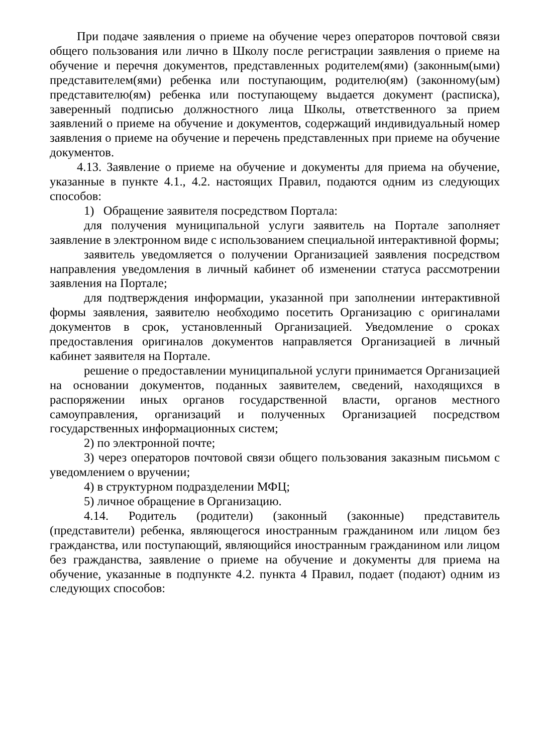При подаче заявления о приеме на обучение через операторов почтовой связи общего пользования или лично в Школу после регистрации заявления о приеме на обучение и перечня документов, представленных родителем(ями) (законным(ыми) представителем(ями) ребенка или поступающим, родителю(ям) (законному(ым) представителю(ям) ребенка или поступающему выдается документ (расписка), заверенный подписью должностного лица Школы, ответственного за прием заявлений о приеме на обучение и документов, содержащий индивидуальный номер заявления о приеме на обучение и перечень представленных при приеме на обучение документов.
4.13. Заявление о приеме на обучение и документы для приема на обучение, указанные в пункте 4.1., 4.2. настоящих Правил, подаются одним из следующих способов:
1) Обращение заявителя посредством Портала:
для получения муниципальной услуги заявитель на Портале заполняет заявление в электронном виде с использованием специальной интерактивной формы;
заявитель уведомляется о получении Организацией заявления посредством направления уведомления в личный кабинет об изменении статуса рассмотрении заявления на Портале;
для подтверждения информации, указанной при заполнении интерактивной формы заявления, заявителю необходимо посетить Организацию с оригиналами документов в срок, установленный Организацией. Уведомление о сроках предоставления оригиналов документов направляется Организацией в личный кабинет заявителя на Портале.
решение о предоставлении муниципальной услуги принимается Организацией на основании документов, поданных заявителем, сведений, находящихся в распоряжении иных органов государственной власти, органов местного самоуправления, организаций и полученных Организацией посредством государственных информационных систем;
2) по электронной почте;
3) через операторов почтовой связи общего пользования заказным письмом с уведомлением о вручении;
4) в структурном подразделении МФЦ;
5) личное обращение в Организацию.
4.14. Родитель (родители) (законный (законные) представитель (представители) ребенка, являющегося иностранным гражданином или лицом без гражданства, или поступающий, являющийся иностранным гражданином или лицом без гражданства, заявление о приеме на обучение и документы для приема на обучение, указанные в подпункте 4.2. пункта 4 Правил, подает (подают) одним из следующих способов: